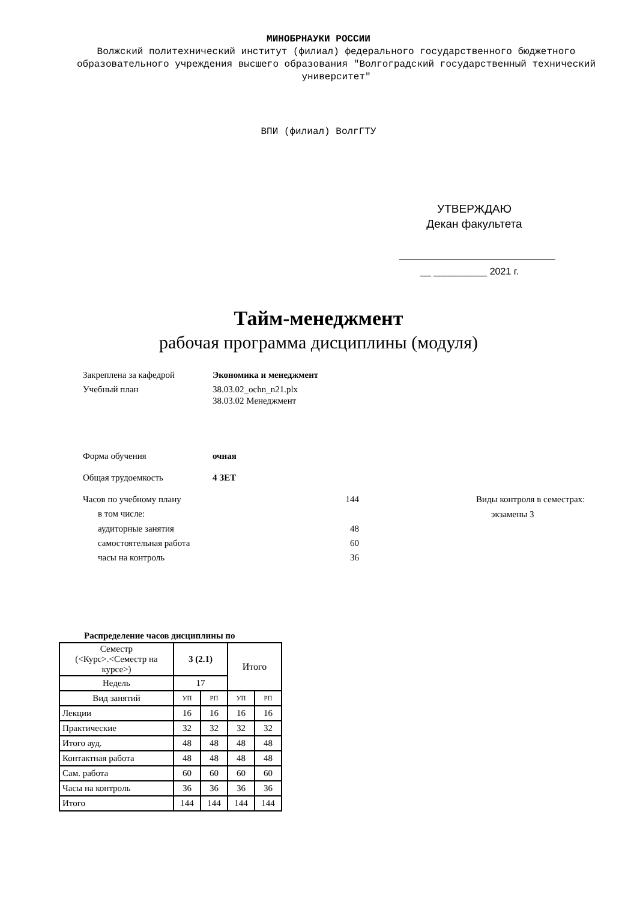МИНОБРНАУКИ РОССИИ
Волжский политехнический институт (филиал) федерального государственного бюджетного образовательного учреждения высшего образования "Волгоградский государственный технический университет"
ВПИ (филиал) ВолгГТУ
УТВЕРЖДАЮ
Декан факультета
__ __________ 2021 г.
Тайм-менеджмент
рабочая программа дисциплины (модуля)
Закреплена за кафедрой Экономика и менеджмент
Учебный план
38.03.02_ochn_n21.plx
38.03.02 Менеджмент
Форма обучения очная
Общая трудоемкость 4 ЗЕТ
Часов по учебному плану 144
в том числе:
аудиторные занятия 48
самостоятельная работа 60
часы на контроль 36
Виды контроля в семестрах:
экзамены 3
Распределение часов дисциплины по
| Семестр (<Курс>.<Семестр на курсе>) | 3 (2.1) | | Итого | |
| Недель | 17 | | | |
| Вид занятий | УП | РП | УП | РП |
| Лекции | 16 | 16 | 16 | 16 |
| Практические | 32 | 32 | 32 | 32 |
| Итого ауд. | 48 | 48 | 48 | 48 |
| Контактная работа | 48 | 48 | 48 | 48 |
| Сам. работа | 60 | 60 | 60 | 60 |
| Часы на контроль | 36 | 36 | 36 | 36 |
| Итого | 144 | 144 | 144 | 144 |